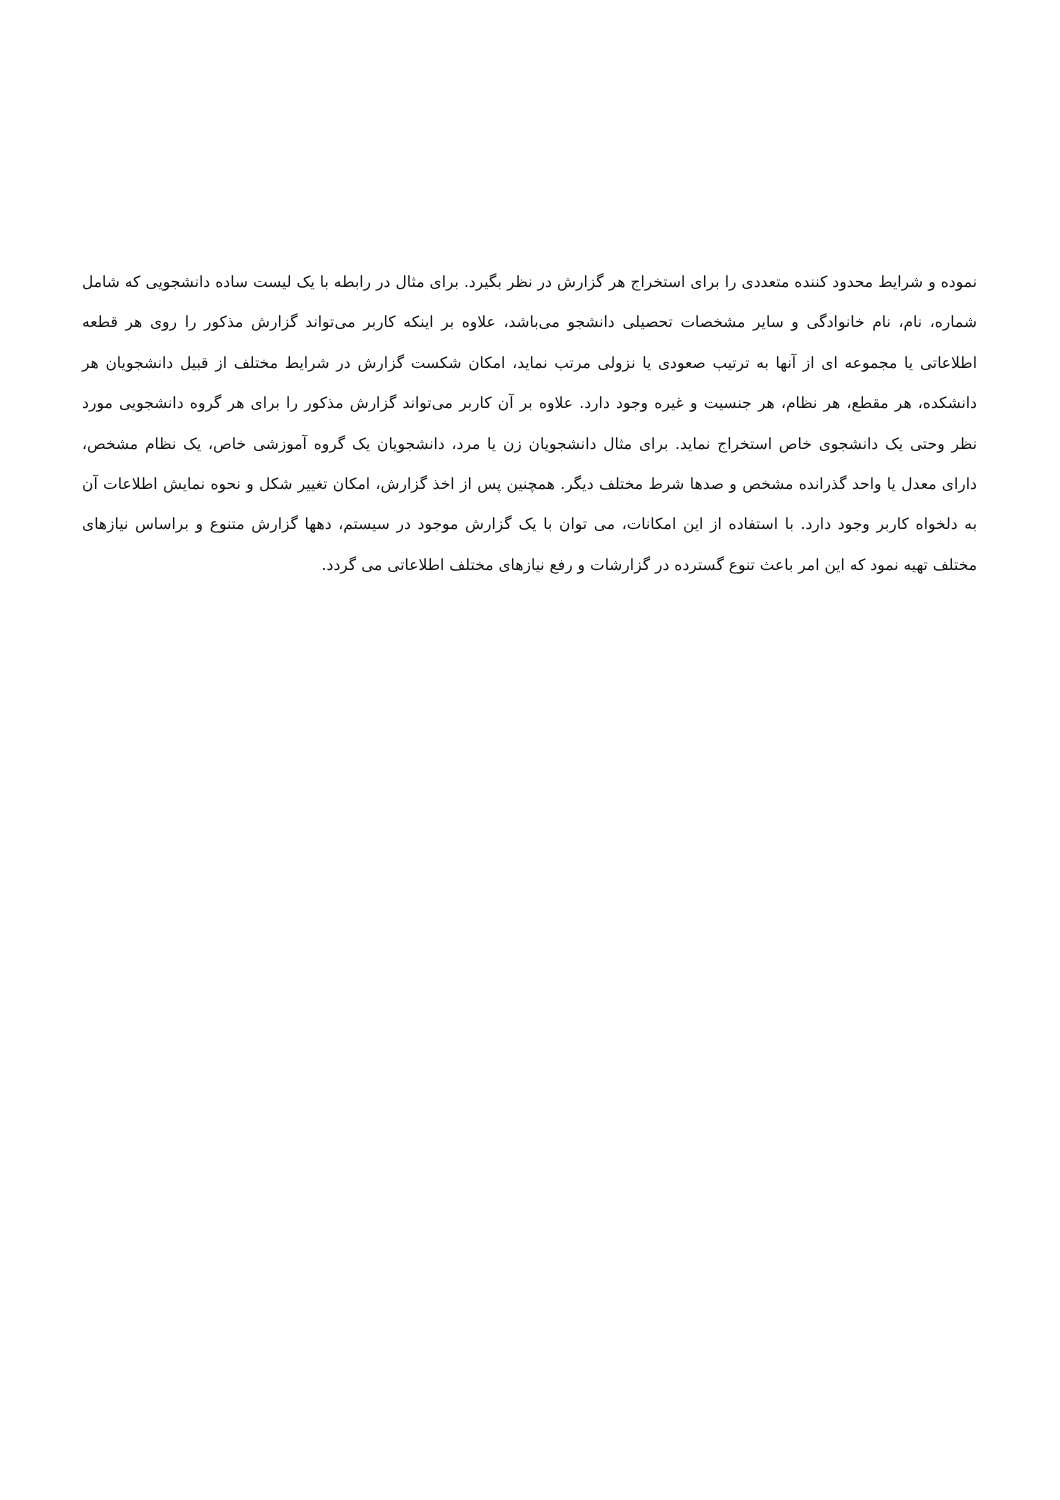نموده و شرایط محدود کننده متعددی را برای استخراج هر گزارش در نظر بگیرد. برای مثال در رابطه با یک لیست ساده دانشجویی که شامل شماره، نام، نام خانوادگی و سایر مشخصات تحصیلی دانشجو می‌باشد، علاوه بر اینکه کاربر می‌تواند گزارش مذکور را روی هر قطعه اطلاعاتی یا مجموعه ای از آنها به ترتیب صعودی یا نزولی مرتب نماید، امکان شکست گزارش در شرایط مختلف از قبیل دانشجویان هر دانشکده، هر مقطع، هر نظام، هر جنسیت و غیره وجود دارد. علاوه بر آن کاربر می‌تواند گزارش مذکور را برای هر گروه دانشجویی مورد نظر وحتی یک دانشجوی خاص استخراج نماید. برای مثال دانشجویان زن یا مرد، دانشجویان یک گروه آموزشی خاص، یک نظام مشخص، دارای معدل یا واحد گذرانده مشخص و صدها شرط مختلف دیگر. همچنین پس از اخذ گزارش، امکان تغییر شکل و نحوه نمایش اطلاعات آن به دلخواه کاربر وجود دارد. با استفاده از این امکانات، می توان با یک گزارش موجود در سیستم، دهها گزارش متنوع و براساس نیازهای مختلف تهیه نمود که این امر باعث تنوع گسترده در گزارشات و رفع نیازهای مختلف اطلاعاتی می گردد.